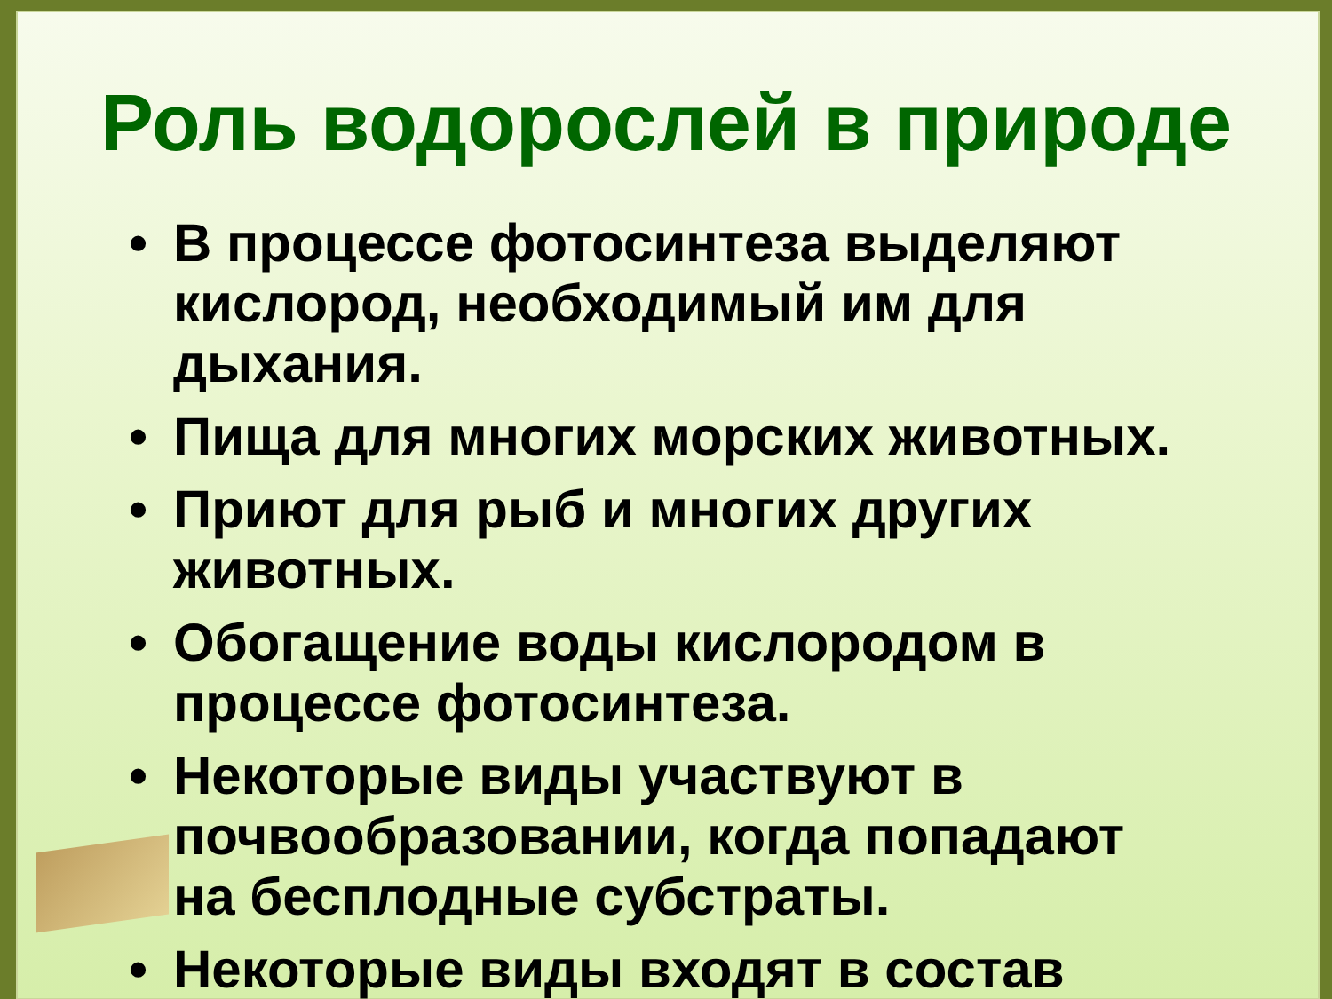Роль водорослей в природе
• В процессе фотосинтеза выделяют кислород, необходимый им для дыхания.
• Пища для многих морских животных.
• Приют для рыб и многих других животных.
• Обогащение воды кислородом в процессе фотосинтеза.
• Некоторые виды участвуют в почвообразовании, когда попадают на бесплодные субстраты.
• Некоторые виды входят в состав